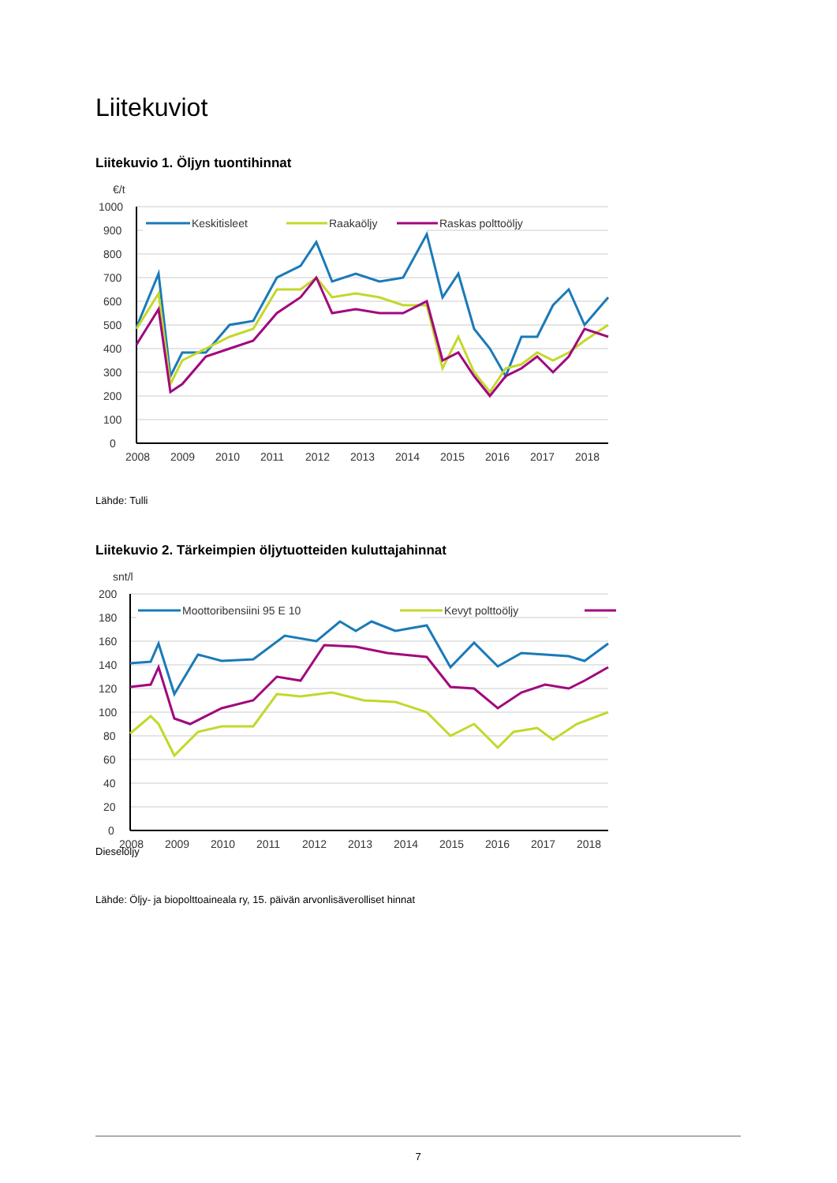Liitekuviot
Liitekuvio 1. Öljyn tuontihinnat
€/t
1000
900
800
700
600
500
400
300
200
100
0
2008
2009
2010
2011
2012
2013
2014
2015
2016
2017
2018
Keskitisleet
Raakaöljy
Raskas polttoöljy
Lähde: Tulli
Liitekuvio 2. Tärkeimpien öljytuotteiden kuluttajahinnat
snt/l
200
180
160
140
120
100
80
60
40
20
0
2008
2009
2010
2011
2012
2013
2014
2015
2016
2017
2018
Moottoribensiini 95 E 10
Kevyt polttoöljy
Dieselöljy
Lähde: Öljy- ja biopolttoaineala ry, 15. päivän arvonlisäverolliset hinnat
7